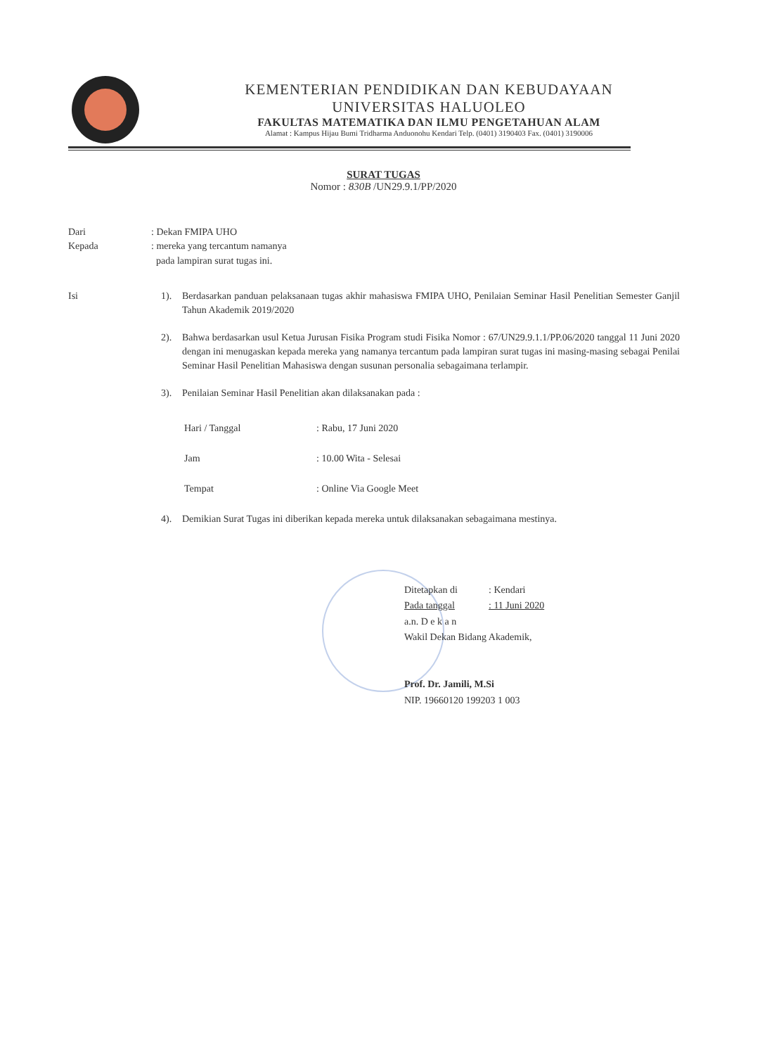KEMENTERIAN PENDIDIKAN DAN KEBUDAYAAN
UNIVERSITAS HALUOLEO
FAKULTAS MATEMATIKA DAN ILMU PENGETAHUAN ALAM
Alamat : Kampus Hijau Bumi Tridharma Anduonohu Kendari Telp. (0401) 3190403 Fax. (0401) 3190006
SURAT TUGAS
Nomor : 830B /UN29.9.1/PP/2020
| Dari | : Dekan FMIPA UHO |
| Kepada | : mereka yang tercantum namanya pada lampiran surat tugas ini. |
Isi
1). Berdasarkan panduan pelaksanaan tugas akhir mahasiswa FMIPA UHO, Penilaian Seminar Hasil Penelitian Semester Ganjil Tahun Akademik 2019/2020
2). Bahwa berdasarkan usul Ketua Jurusan Fisika Program studi Fisika Nomor : 67/UN29.9.1.1/PP.06/2020 tanggal 11 Juni 2020 dengan ini menugaskan kepada mereka yang namanya tercantum pada lampiran surat tugas ini masing-masing sebagai Penilai Seminar Hasil Penelitian Mahasiswa dengan susunan personalia sebagaimana terlampir.
3). Penilaian Seminar Hasil Penelitian akan dilaksanakan pada :
| Hari / Tanggal | : Rabu, 17 Juni 2020 |
| Jam | : 10.00 Wita - Selesai |
| Tempat | : Online Via Google Meet |
4). Demikian Surat Tugas ini diberikan kepada mereka untuk dilaksanakan sebagaimana mestinya.
| Ditetapkan di | : Kendari |
| Pada tanggal | : 11 Juni 2020 |
a.n. D e k a n
Wakil Dekan Bidang Akademik,
Prof. Dr. Jamili, M.Si
NIP. 19660120 199203 1 003